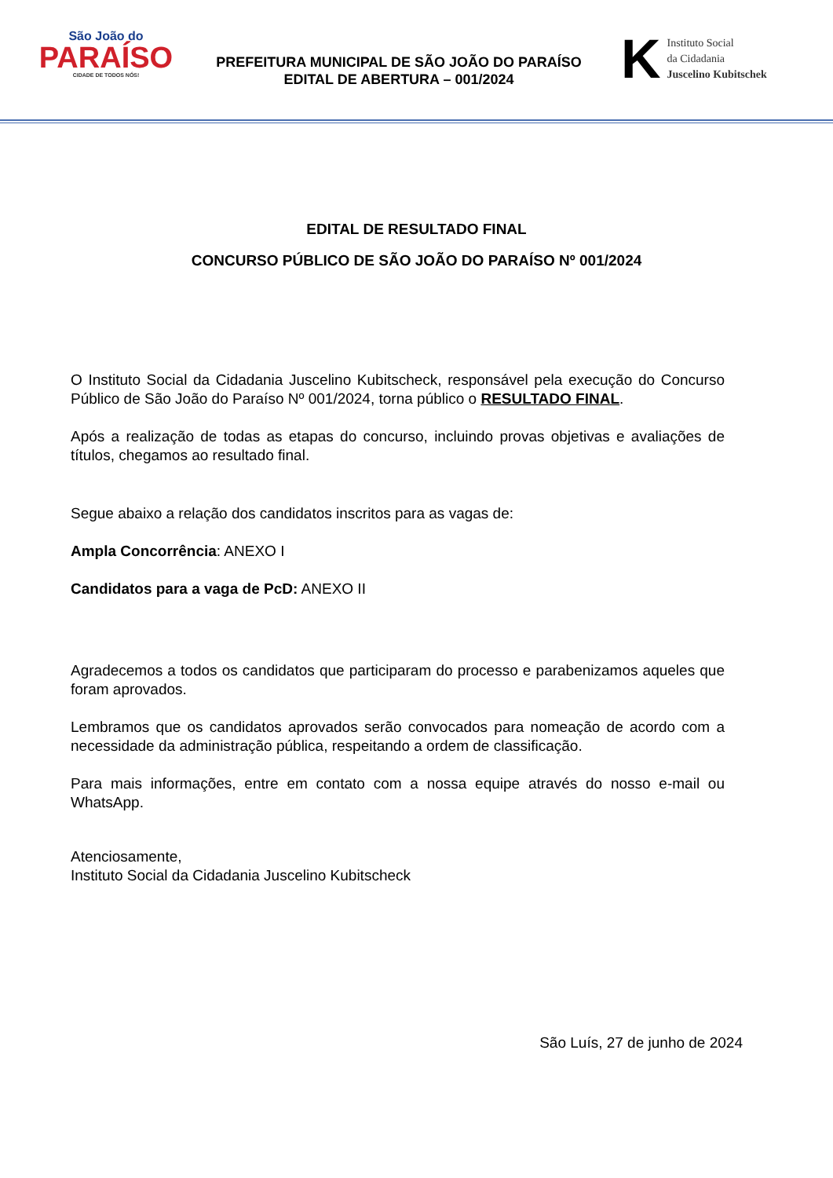São João do
PARAÍSO
CIDADE DE TODOS NÓS!
PREFEITURA MUNICIPAL DE SÃO JOÃO DO PARAÍSO
EDITAL DE ABERTURA – 001/2024
K
Instituto Social
da Cidadania
Juscelino Kubitschek
EDITAL DE RESULTADO FINAL
CONCURSO PÚBLICO DE SÃO JOÃO DO PARAÍSO Nº 001/2024
O Instituto Social da Cidadania Juscelino Kubitscheck, responsável pela execução do Concurso Público de São João do Paraíso Nº 001/2024, torna público o RESULTADO FINAL.
Após a realização de todas as etapas do concurso, incluindo provas objetivas e avaliações de títulos, chegamos ao resultado final.
Segue abaixo a relação dos candidatos inscritos para as vagas de:
Ampla Concorrência: ANEXO I
Candidatos para a vaga de PcD: ANEXO II
Agradecemos a todos os candidatos que participaram do processo e parabenizamos aqueles que foram aprovados.
Lembramos que os candidatos aprovados serão convocados para nomeação de acordo com a necessidade da administração pública, respeitando a ordem de classificação.
Para mais informações, entre em contato com a nossa equipe através do nosso e-mail ou WhatsApp.
Atenciosamente,
Instituto Social da Cidadania Juscelino Kubitscheck
São Luís, 27 de junho de 2024